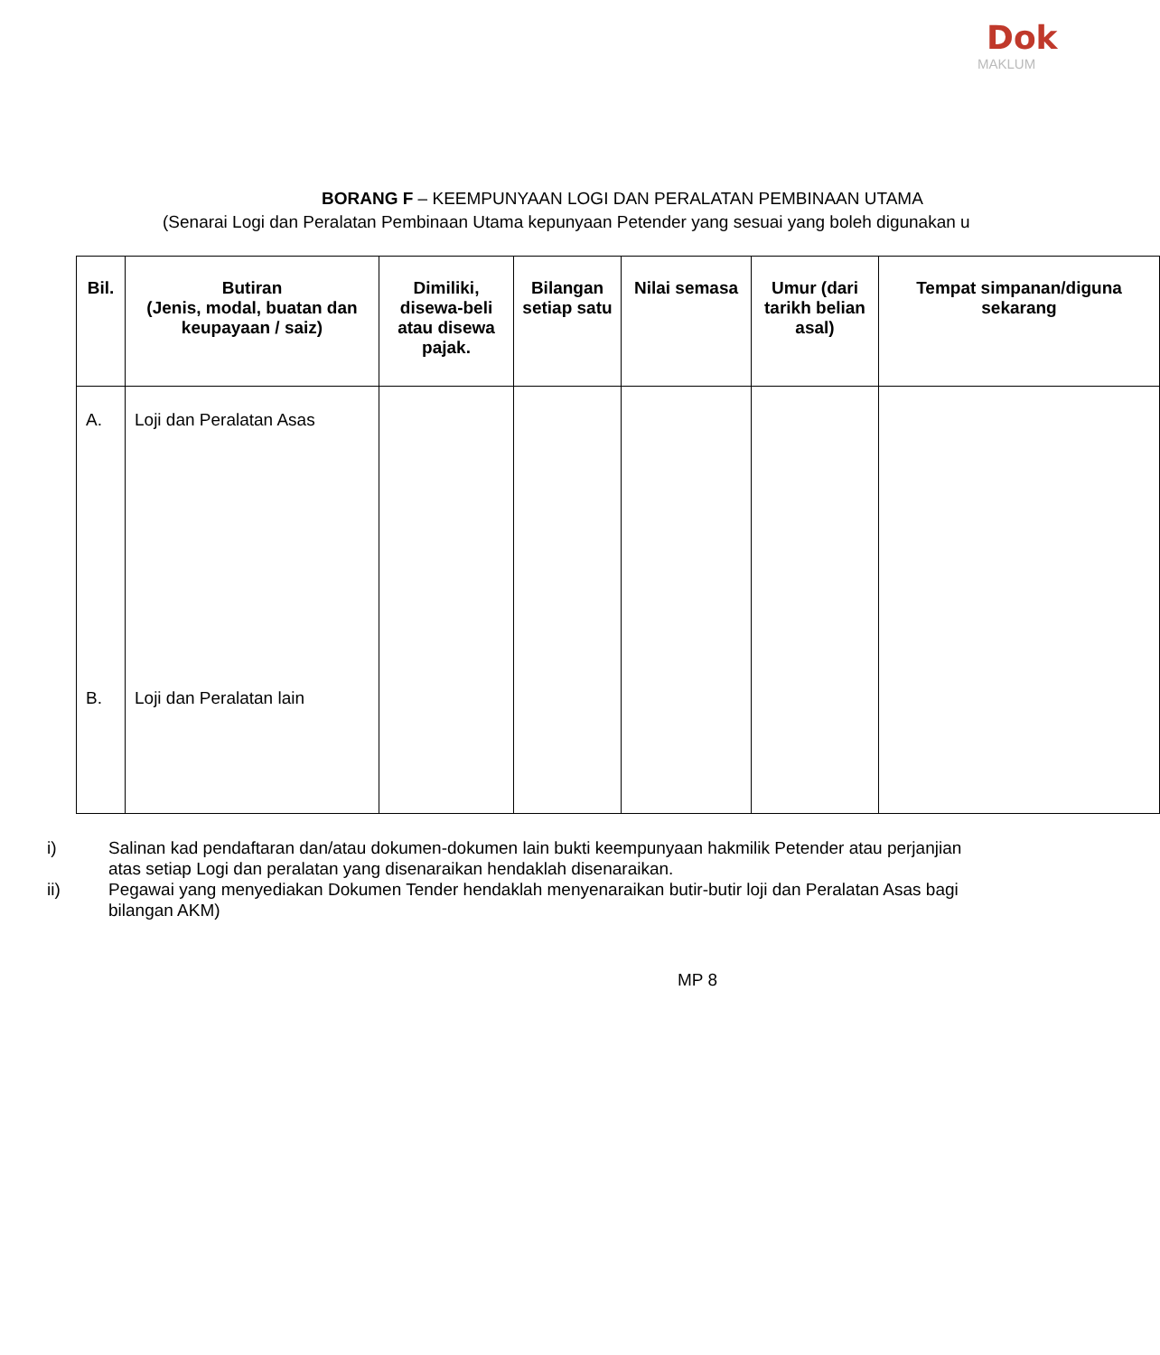Dok
MAKLUM
BORANG F – KEEMPUNYAAN LOGI DAN PERALATAN PEMBINAAN UTAMA
(Senarai Logi dan Peralatan Pembinaan Utama kepunyaan Petender yang sesuai yang boleh digunakan u
| Bil. | Butiran (Jenis, modal, buatan dan keupayaan / saiz) | Dimiliki, disewa-beli atau disewa pajak. | Bilangan setiap satu | Nilai semasa | Umur (dari tarikh belian asal) | Tempat simpanan/diguna sekarang |
| --- | --- | --- | --- | --- | --- | --- |
| A. B. | Loji dan Peralatan Asas Loji dan Peralatan lain | | | | | |
i) Salinan kad pendaftaran dan/atau dokumen-dokumen lain bukti keempunyaan hakmilik Petender atau perjanjian
atas setiap Logi dan peralatan yang disenaraikan hendaklah disenaraikan.
ii) Pegawai yang menyediakan Dokumen Tender hendaklah menyenaraikan butir-butir loji dan Peralatan Asas bagi
bilangan AKM)
MP 8